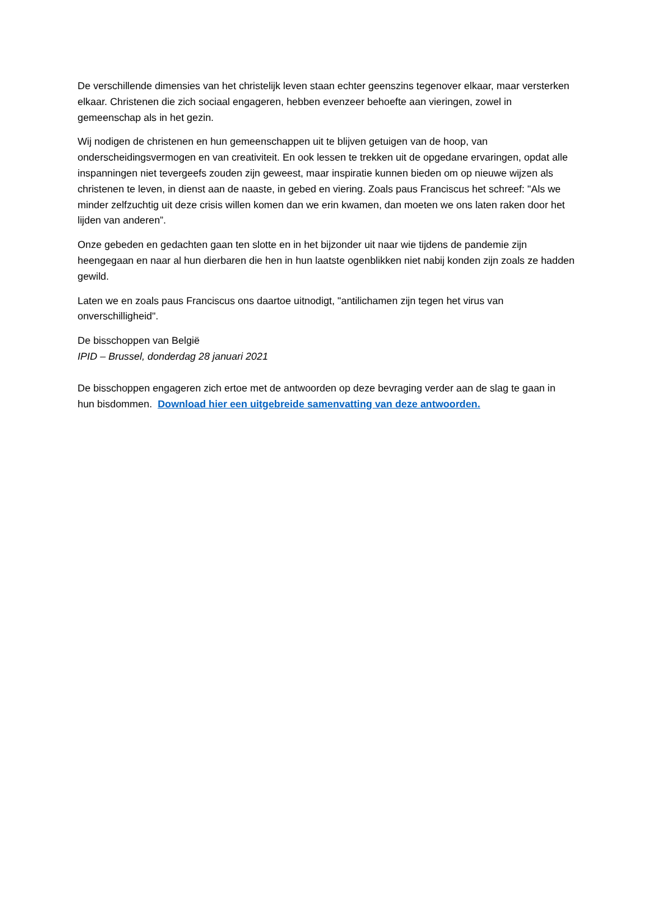De verschillende dimensies van het christelijk leven staan echter geenszins tegenover elkaar, maar versterken elkaar. Christenen die zich sociaal engageren, hebben evenzeer behoefte aan vieringen, zowel in gemeenschap als in het gezin.
Wij nodigen de christenen en hun gemeenschappen uit te blijven getuigen van de hoop, van onderscheidingsvermogen en van creativiteit. En ook lessen te trekken uit de opgedane ervaringen, opdat alle inspanningen niet tevergeefs zouden zijn geweest, maar inspiratie kunnen bieden om op nieuwe wijzen als christenen te leven, in dienst aan de naaste, in gebed en viering. Zoals paus Franciscus het schreef: "Als we minder zelfzuchtig uit deze crisis willen komen dan we erin kwamen, dan moeten we ons laten raken door het lijden van anderen”.
Onze gebeden en gedachten gaan ten slotte en in het bijzonder uit naar wie tijdens de pandemie zijn heengegaan en naar al hun dierbaren die hen in hun laatste ogenblikken niet nabij konden zijn zoals ze hadden gewild.
Laten we en zoals paus Franciscus ons daartoe uitnodigt, "antilichamen zijn tegen het virus van onverschilligheid".
De bisschoppen van België
IPID – Brussel, donderdag 28 januari 2021
De bisschoppen engageren zich ertoe met de antwoorden op deze bevraging verder aan de slag te gaan in hun bisdommen. Download hier een uitgebreide samenvatting van deze antwoorden.